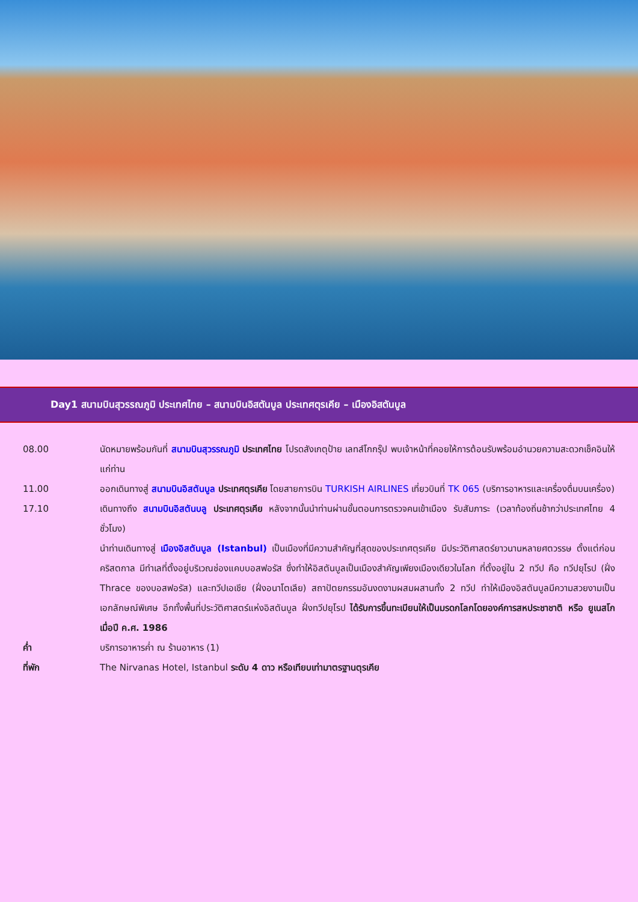Day1 สนามบินสุวรรณภูมิ ประเทศไทย – สนามบินอิสตันบูล ประเทศตุรเคีย – เมืองอิสตันบูล
08.00 นัดหมายพร้อมกันที่ สนามบินสุวรรณภูมิ ประเทศไทย โปรดสังเกตุป้าย เลทส์โกกรุ๊ป พบเจ้าหน้าที่คอยให้การต้อนรับพร้อมอำนวยความสะดวกเช็คอินให้แก่ท่าน
11.00 ออกเดินทางสู่ สนามบินอิสตันบูล ประเทศตุรเคีย โดยสายการบิน TURKISH AIRLINES เที่ยวบินที่ TK 065 (บริการอาหารและเครื่องดื่มบนเครื่อง)
17.10 เดินทางถึง สนามบินอิสตันบลู ประเทศตุรเคีย หลังจากนั้นนำท่านผ่านขั้นตอนการตรวจคนเข้าเมือง รับสัมภาระ (เวลาท้องถิ่นช้ากว่าประเทศไทย 4 ชั่วโมง)
นำท่านเดินทางสู่ เมืองอิสตันบูล (Istanbul) เป็นเมืองที่มีความสำคัญที่สุดของประเทศตุรเคีย มีประวัติศาสตร์ยาวนานหลายศตวรรษ ตั้งแต่ก่อนคริสตกาล มีทำเลที่ตั้งอยู่บริเวณช่องแคบบอสฟอรัส ซึ่งทำให้อิสตันบูลเป็นเมืองสำคัญเพียงเมืองเดียวในโลก ที่ตั้งอยู่ใน 2 ทวีป คือ ทวีปยุโรป (ฝั่ง Thrace ของบอสฟอรัส) และทวีปเอเชีย (ฝั่งอนาโตเลีย) สถาปัตยกรรมอันงดงามผสมผสานทั้ง 2 ทวีป ทำให้เมืองอิสตันบูลมีความสวยงามเป็นเอกลักษณ์พิเศษ อีกทั้งพื้นที่ประวัติศาสตร์แห่งอิสตันบูล ฝั่งทวีปยุโรป ได้รับการขึ้นทะเบียนให้เป็นมรดกโลกโดยองค์การสหประชาชาติ หรือ ยูเนสโก เมื่อปี ค.ศ. 1986
ค่ำ บริการอาหารค่ำ ณ ร้านอาหาร (1)
ที่พัก The Nirvanas Hotel, Istanbul ระดับ 4 ดาว หรือเทียบเท่ามาตรฐานตุรเคีย